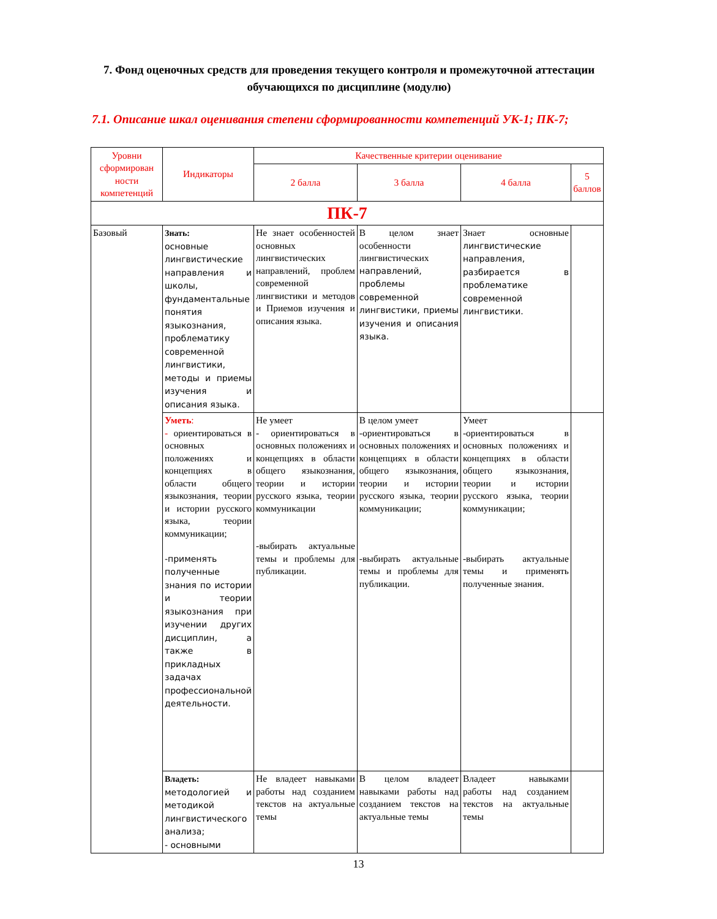7. Фонд оценочных средств для проведения текущего контроля и промежуточной аттестации обучающихся по дисциплине (модулю)
7.1. Описание шкал оценивания степени сформированности компетенций УК-1; ПК-7;
| Уровни сформирован ности компетенций | Индикаторы | Качественные критерии оценивание | | | |
| --- | --- | --- | --- | --- | --- |
| | | 2 балла | 3 балла | 4 балла | 5 баллов |
| ПК-7 | | | | | |
| Базовый | Знать: основные лингвистические направления и школы, фундаментальные понятия языкознания, проблематику современной лингвистики, методы и приемы изучения и описания языка. | Не знает особенностей основных лингвистических направлений, проблем современной лингвистики и методов и Приемов изучения и описания языка. | В целом знает особенности лингвистических направлений, проблемы современной лингвистики, приемы изучения и описания языка. | Знает основные лингвистические направления, разбирается в проблематике современной лингвистики. | |
| | Уметь : - ориентироваться в основных положениях и концепциях в области общего языкознания, теории и истории русского языка, теории коммуникации; -применять полученные знания по истории и теории языкознания при изучении других дисциплин, а также в прикладных задачах профессиональной деятельности. | Не умеет - ориентироваться в основных положениях и концепциях в области общего языкознания, теории и истории русского языка, теории коммуникации -выбирать актуальные темы и проблемы для публикации. | В целом умеет -ориентироваться в основных положениях и концепциях в области общего языкознания, теории и истории русского языка, теории коммуникации; -выбирать актуальные темы и проблемы для публикации. | Умеет -ориентироваться в основных положениях и концепциях в области общего языкознания, теории и истории русского языка, теории коммуникации; -выбирать актуальные темы и применять полученные знания. | |
| | Владеть: методологией и методикой лингвистического анализа; - основными | Не владеет навыками работы над созданием текстов на актуальные темы | В целом владеет навыками работы над созданием текстов на актуальные темы | Владеет навыками работы над созданием текстов на актуальные темы | |
13